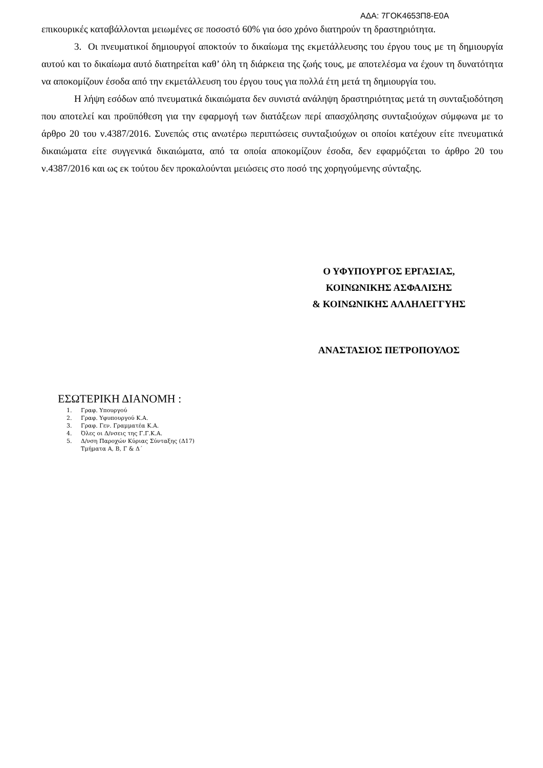ΑΔΑ: 7ΓΟΚ4653Π8-Ε0Α
επικουρικές καταβάλλονται μειωμένες σε ποσοστό 60% για όσο χρόνο διατηρούν τη δραστηριότητα.
3. Οι πνευματικοί δημιουργοί αποκτούν το δικαίωμα της εκμετάλλευσης του έργου τους με τη δημιουργία αυτού και το δικαίωμα αυτό διατηρείται καθ’ όλη τη διάρκεια της ζωής τους, με αποτελέσμα να έχουν τη δυνατότητα να αποκομίζουν έσοδα από την εκμετάλλευση του έργου τους για πολλά έτη μετά τη δημιουργία του.
Η λήψη εσόδων από πνευματικά δικαιώματα δεν συνιστά ανάληψη δραστηριότητας μετά τη συνταξιοδότηση που αποτελεί και προϋπόθεση για την εφαρμογή των διατάξεων περί απασχόλησης συνταξιούχων σύμφωνα με το άρθρο 20 του ν.4387/2016. Συνεπώς στις ανωτέρω περιπτώσεις συνταξιούχων οι οποίοι κατέχουν είτε πνευματικά δικαιώματα είτε συγγενικά δικαιώματα, από τα οποία αποκομίζουν έσοδα, δεν εφαρμόζεται το άρθρο 20 του ν.4387/2016 και ως εκ τούτου δεν προκαλούνται μειώσεις στο ποσό της χορηγούμενης σύνταξης.
Ο ΥΦΥΠΟΥΡΓΟΣ ΕΡΓΑΣΙΑΣ,
ΚΟΙΝΩΝΙΚΗΣ ΑΣΦΑΛΙΣΗΣ
& ΚΟΙΝΩΝΙΚΗΣ ΑΛΛΗΛΕΓΓΥΗΣ
ΑΝΑΣΤΑΣΙΟΣ ΠΕΤΡΟΠΟΥΛΟΣ
ΕΣΩΤΕΡΙΚΗ ΔΙΑΝΟΜΗ :
1. Γραφ. Υπουργού
2. Γραφ. Υφυπουργού Κ.Α.
3. Γραφ. Γεν. Γραμματέα Κ.Α.
4. Όλες οι Δ/νσεις της Γ.Γ.Κ.Α.
5. Δ/νση Παροχών Κύριας Σύνταξης (Δ17)
Τμήματα Α, Β, Γ & Δ΄